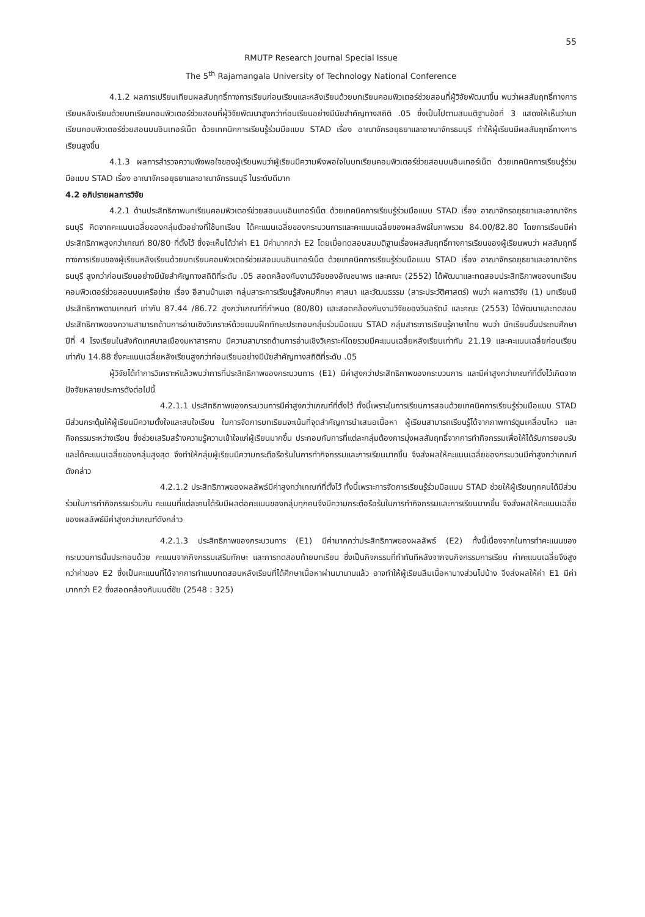55
RMUTP Research Journal Special Issue
The 5<sup>th</sup> Rajamangala University of Technology National Conference
4.1.2 ผลการเปรียบเทียบผลสัมฤทธิ์ทางการเรียนก่อนเรียนและหลังเรียนด้วยบทเรียนคอมพิวเตอร์ช่วยสอนที่ผู้วิจัยพัฒนาขึ้น พบว่าผลสัมฤทธิ์ทางการเรียนหลังเรียนด้วยบทเรียนคอมพิวเตอร์ช่วยสอนที่ผู้วิจัยพัฒนาสูงกว่าก่อนเรียนอย่างมีนัยสำคัญทางสถิติ .05 ซึ่งเป็นไปตามสมมติฐานข้อที่ 3 แสดงให้เห็นว่าบทเรียนคอมพิวเตอร์ช่วยสอนบนอินเทอร์เน็ต ด้วยเทคนิคการเรียนรู้ร่วมมือแบบ STAD เรื่อง อาณาจักรอยุธยาและอาณาจักรธนบุรี ทำให้ผู้เรียนมีผลสัมฤทธิ์ทางการเรียนสูงขึ้น
4.1.3 ผลการสำรวจความพึงพอใจของผู้เรียนพบว่าผู้เรียนมีความพึงพอใจในบทเรียนคอมพิวเตอร์ช่วยสอนบนอินเทอร์เน็ต ด้วยเทคนิคการเรียนรู้ร่วมมือแบบ STAD เรื่อง อาณาจักรอยุธยาและอาณาจักรธนบุรี ในระดับดีมาก
4.2 อภิปรายผลการวิจัย
4.2.1 ด้านประสิทธิภาพบทเรียนคอมพิวเตอร์ช่วยสอนบนอินเทอร์เน็ต ด้วยเทคนิคการเรียนรู้ร่วมมือแบบ STAD เรื่อง อาณาจักรอยุธยาและอาณาจักรธนบุรี คิดจากคะแนนเฉลี่ยของกลุ่มตัวอย่างที่ใช้บทเรียน ได้คะแนนเฉลี่ยของกระบวนการและคะแนนเฉลี่ยของผลลัพธ์ในภาพรวม 84.00/82.80 โดยการเรียนมีค่าประสิทธิภาพสูงกว่าเกณฑ์ 80/80 ที่ตั้งไว้ ซึ่งจะเห็นได้ว่าค่า E1 มีค่ามากกว่า E2 โดยเมื่อทดสอบสมมติฐานเรื่องผลสัมฤทธิ์ทางการเรียนของผู้เรียนพบว่า ผลสัมฤทธิ์ทางการเรียนของผู้เรียนหลังเรียนด้วยบทเรียนคอมพิวเตอร์ช่วยสอนบนอินเทอร์เน็ต ด้วยเทคนิคการเรียนรู้ร่วมมือแบบ STAD เรื่อง อาณาจักรอยุธยาและอาณาจักรธนบุรี สูงกว่าก่อนเรียนอย่างมีนัยสำคัญทางสถิติที่ระดับ .05 สอดคล้องกับงานวิจัยของอัณชนาพร และคณะ (2552) ได้พัฒนาและทดสอบประสิทธิภาพของบทเรียนคอมพิวเตอร์ช่วยสอนบนเครือข่าย เรื่อง อีสานบ้านเฮา กลุ่มสาระการเรียนรู้สังคมศึกษา ศาสนา และวัฒนธรรม (สาระประวัติศาสตร์) พบว่า ผลการวิจัย (1) บทเรียนมีประสิทธิภาพตามเกณฑ์ เท่ากับ 87.44 /86.72 สูงกว่าเกณฑ์ที่กำหนด (80/80) และสอดคล้องกับงานวิจัยของวิมลรัตน์ และคณะ (2553) ได้พัฒนาและทดสอบประสิทธิภาพของความสามารถด้านการอ่านเชิงวิเคราะห์ด้วยแบบฝึกทักษะประกอบกลุ่มร่วมมือแบบ STAD กลุ่มสาระการเรียนรู้ภาษาไทย พบว่า นักเรียนชั้นประถมศึกษาปีที่ 4 โรงเรียนในสังกัดเทศบาลเมืองมหาสารคาม มีความสามารถด้านการอ่านเชิงวิเคราะห์โดยรวมมีคะแนนเฉลี่ยหลังเรียนเท่ากับ 21.19 และคะแนนเฉลี่ยก่อนเรียนเท่ากับ 14.88 ซึ่งคะแนนเฉลี่ยหลังเรียนสูงกว่าก่อนเรียนอย่างมีนัยสำคัญทางสถิติที่ระดับ .05
ผู้วิจัยได้ทำการวิเคราะห์แล้วพบว่าการที่ประสิทธิภาพของกระบวนการ (E1) มีค่าสูงกว่าประสิทธิภาพของกระบวนการ และมีค่าสูงกว่าเกณฑ์ที่ตั้งไว้เกิดจากปัจจัยหลายประการดังต่อไปนี้
4.2.1.1 ประสิทธิภาพของกระบวนการมีค่าสูงกว่าเกณฑ์ที่ตั้งไว้ ทั้งนี้เพราะในการเรียนการสอนด้วยเทคนิคการเรียนรู้ร่วมมือแบบ STAD มีส่วนกระตุ้นให้ผู้เรียนมีความตั้งใจและสนใจเรียน ในการจัดการบทเรียนจะเน้นที่จุดสำคัญการนำเสนอเนื้อหา ผู้เรียนสามารถเรียนรู้ได้จากภาพการ์ตูนเคลื่อนไหว และกิจกรรมระหว่างเรียน ซึ่งช่วยเสริมสร้างความรู้ความเข้าใจแก่ผู้เรียนมากขึ้น ประกอบกับการที่แต่ละกลุ่มต้องการมุ่งผลสัมฤทธิ์จากการทำกิจกรรมเพื่อให้ได้รับการยอมรับและได้คะแนนเฉลี่ยของกลุ่มสูงสุด จึงทำให้กลุ่มผู้เรียนมีความกระตือรือร้นในการทำกิจกรรมและการเรียนมากขึ้น จึงส่งผลให้คะแนนเฉลี่ยของกระบวนมีค่าสูงกว่าเกณฑ์ดังกล่าว
4.2.1.2 ประสิทธิภาพของผลลัพธ์มีค่าสูงกว่าเกณฑ์ที่ตั้งไว้ ทั้งนี้เพราะการจัดการเรียนรู้ร่วมมือแบบ STAD ช่วยให้ผู้เรียนทุกคนได้มีส่วนร่วมในการทำกิจกรรมร่วมกัน คะแนนที่แต่ละคนได้รับมีผลต่อคะแนนของกลุ่มทุกคนจึงมีความกระตือรือร้นในการทำกิจกรรมและการเรียนมากขึ้น จึงส่งผลให้คะแนนเฉลี่ยของผลลัพธ์มีค่าสูงกว่าเกณฑ์ดังกล่าว
4.2.1.3 ประสิทธิภาพของกระบวนการ (E1) มีค่ามากกว่าประสิทธิภาพของผลลัพธ์ (E2) ทั้งนี้เนื่องจากในการทำคะแนนของกระบวนการนั้นประกอบด้วย คะแนนจากกิจกรรมเสริมทักษะ และการทดสอบท้ายบทเรียน ซึ่งเป็นกิจกรรมที่ทำทันทีหลังจากจบกิจกรรมการเรียน ค่าคะแนนเฉลี่ยจึงสูงกว่าค่าของ E2 ซึ่งเป็นคะแนนที่ได้จากการทำแบบทดสอบหลังเรียนที่ได้ศึกษาเนื้อหาผ่านมานานแล้ว อาจทำให้ผู้เรียนลืมเนื้อหาบางส่วนไปบ้าง จึงส่งผลให้ค่า E1 มีค่ามากกว่า E2 ซึ่งสอดคล้องกับมนต์ชัย (2548 : 325)